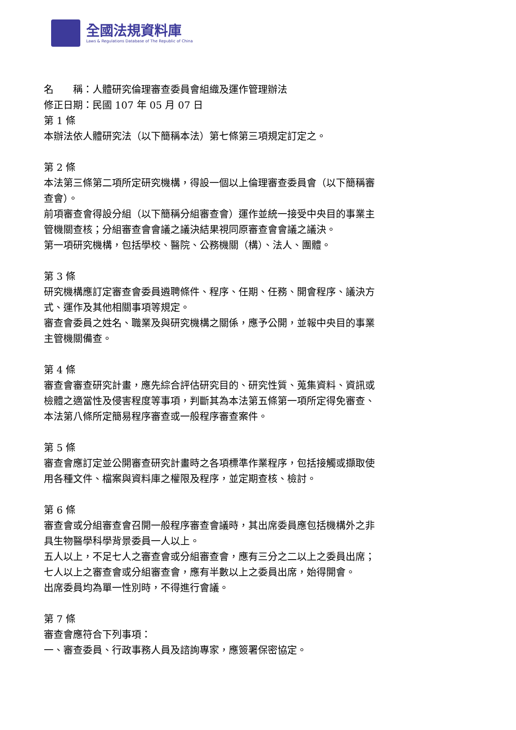全國法規資料庫
Laws & Regulations Database of The Republic of China
名　　稱：人體研究倫理審查委員會組織及運作管理辦法
修正日期：民國 107 年 05 月 07 日
第 1 條
本辦法依人體研究法（以下簡稱本法）第七條第三項規定訂定之。
第 2 條
本法第三條第二項所定研究機構，得設一個以上倫理審查委員會（以下簡稱審查會）。
前項審查會得設分組（以下簡稱分組審查會）運作並統一接受中央目的事業主管機關查核；分組審查會會議之議決結果視同原審查會會議之議決。
第一項研究機構，包括學校、醫院、公務機關（構）、法人、團體。
第 3 條
研究機構應訂定審查會委員遴聘條件、程序、任期、任務、開會程序、議決方式、運作及其他相關事項等規定。
審查會委員之姓名、職業及與研究機構之關係，應予公開，並報中央目的事業主管機關備查。
第 4 條
審查會審查研究計畫，應先綜合評估研究目的、研究性質、蒐集資料、資訊或檢體之適當性及侵害程度等事項，判斷其為本法第五條第一項所定得免審查、本法第八條所定簡易程序審查或一般程序審查案件。
第 5 條
審查會應訂定並公開審查研究計畫時之各項標準作業程序，包括接觸或擷取使用各種文件、檔案與資料庫之權限及程序，並定期查核、檢討。
第 6 條
審查會或分組審查會召開一般程序審查會議時，其出席委員應包括機構外之非具生物醫學科學背景委員一人以上。
五人以上，不足七人之審查會或分組審查會，應有三分之二以上之委員出席；七人以上之審查會或分組審查會，應有半數以上之委員出席，始得開會。
出席委員均為單一性別時，不得進行會議。
第 7 條
審查會應符合下列事項：
一、審查委員、行政事務人員及諮詢專家，應簽署保密協定。